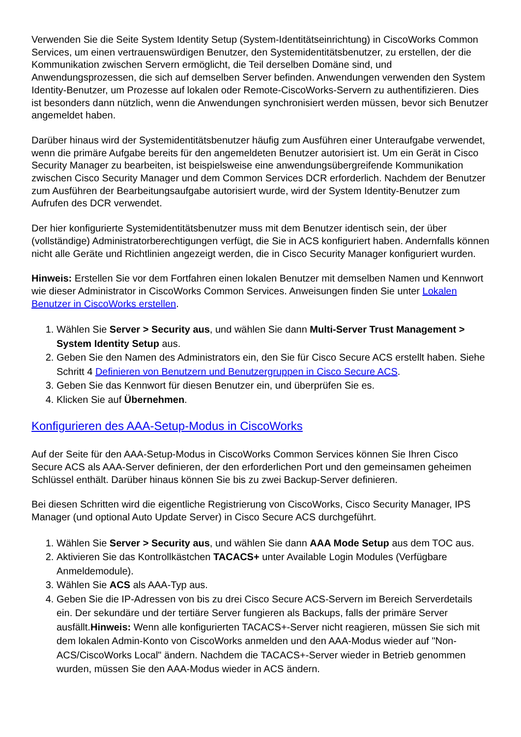Verwenden Sie die Seite System Identity Setup (System-Identitätseinrichtung) in CiscoWorks Common Services, um einen vertrauenswürdigen Benutzer, den Systemidentitätsbenutzer, zu erstellen, der die Kommunikation zwischen Servern ermöglicht, die Teil derselben Domäne sind, und Anwendungsprozessen, die sich auf demselben Server befinden. Anwendungen verwenden den System Identity-Benutzer, um Prozesse auf lokalen oder Remote-CiscoWorks-Servern zu authentifizieren. Dies ist besonders dann nützlich, wenn die Anwendungen synchronisiert werden müssen, bevor sich Benutzer angemeldet haben.
Darüber hinaus wird der Systemidentitätsbenutzer häufig zum Ausführen einer Unteraufgabe verwendet, wenn die primäre Aufgabe bereits für den angemeldeten Benutzer autorisiert ist. Um ein Gerät in Cisco Security Manager zu bearbeiten, ist beispielsweise eine anwendungsübergreifende Kommunikation zwischen Cisco Security Manager und dem Common Services DCR erforderlich. Nachdem der Benutzer zum Ausführen der Bearbeitungsaufgabe autorisiert wurde, wird der System Identity-Benutzer zum Aufrufen des DCR verwendet.
Der hier konfigurierte Systemidentitätsbenutzer muss mit dem Benutzer identisch sein, der über (vollständige) Administratorberechtigungen verfügt, die Sie in ACS konfiguriert haben. Andernfalls können nicht alle Geräte und Richtlinien angezeigt werden, die in Cisco Security Manager konfiguriert wurden.
Hinweis: Erstellen Sie vor dem Fortfahren einen lokalen Benutzer mit demselben Namen und Kennwort wie dieser Administrator in CiscoWorks Common Services. Anweisungen finden Sie unter Lokalen Benutzer in CiscoWorks erstellen.
1. Wählen Sie Server > Security aus, und wählen Sie dann Multi-Server Trust Management > System Identity Setup aus.
2. Geben Sie den Namen des Administrators ein, den Sie für Cisco Secure ACS erstellt haben. Siehe Schritt 4 Definieren von Benutzern und Benutzergruppen in Cisco Secure ACS.
3. Geben Sie das Kennwort für diesen Benutzer ein, und überprüfen Sie es.
4. Klicken Sie auf Übernehmen.
Konfigurieren des AAA-Setup-Modus in CiscoWorks
Auf der Seite für den AAA-Setup-Modus in CiscoWorks Common Services können Sie Ihren Cisco Secure ACS als AAA-Server definieren, der den erforderlichen Port und den gemeinsamen geheimen Schlüssel enthält. Darüber hinaus können Sie bis zu zwei Backup-Server definieren.
Bei diesen Schritten wird die eigentliche Registrierung von CiscoWorks, Cisco Security Manager, IPS Manager (und optional Auto Update Server) in Cisco Secure ACS durchgeführt.
1. Wählen Sie Server > Security aus, und wählen Sie dann AAA Mode Setup aus dem TOC aus.
2. Aktivieren Sie das Kontrollkästchen TACACS+ unter Available Login Modules (Verfügbare Anmeldemodule).
3. Wählen Sie ACS als AAA-Typ aus.
4. Geben Sie die IP-Adressen von bis zu drei Cisco Secure ACS-Servern im Bereich Serverdetails ein. Der sekundäre und der tertiäre Server fungieren als Backups, falls der primäre Server ausfällt.Hinweis: Wenn alle konfigurierten TACACS+-Server nicht reagieren, müssen Sie sich mit dem lokalen Admin-Konto von CiscoWorks anmelden und den AAA-Modus wieder auf "Non-ACS/CiscoWorks Local" ändern. Nachdem die TACACS+-Server wieder in Betrieb genommen wurden, müssen Sie den AAA-Modus wieder in ACS ändern.